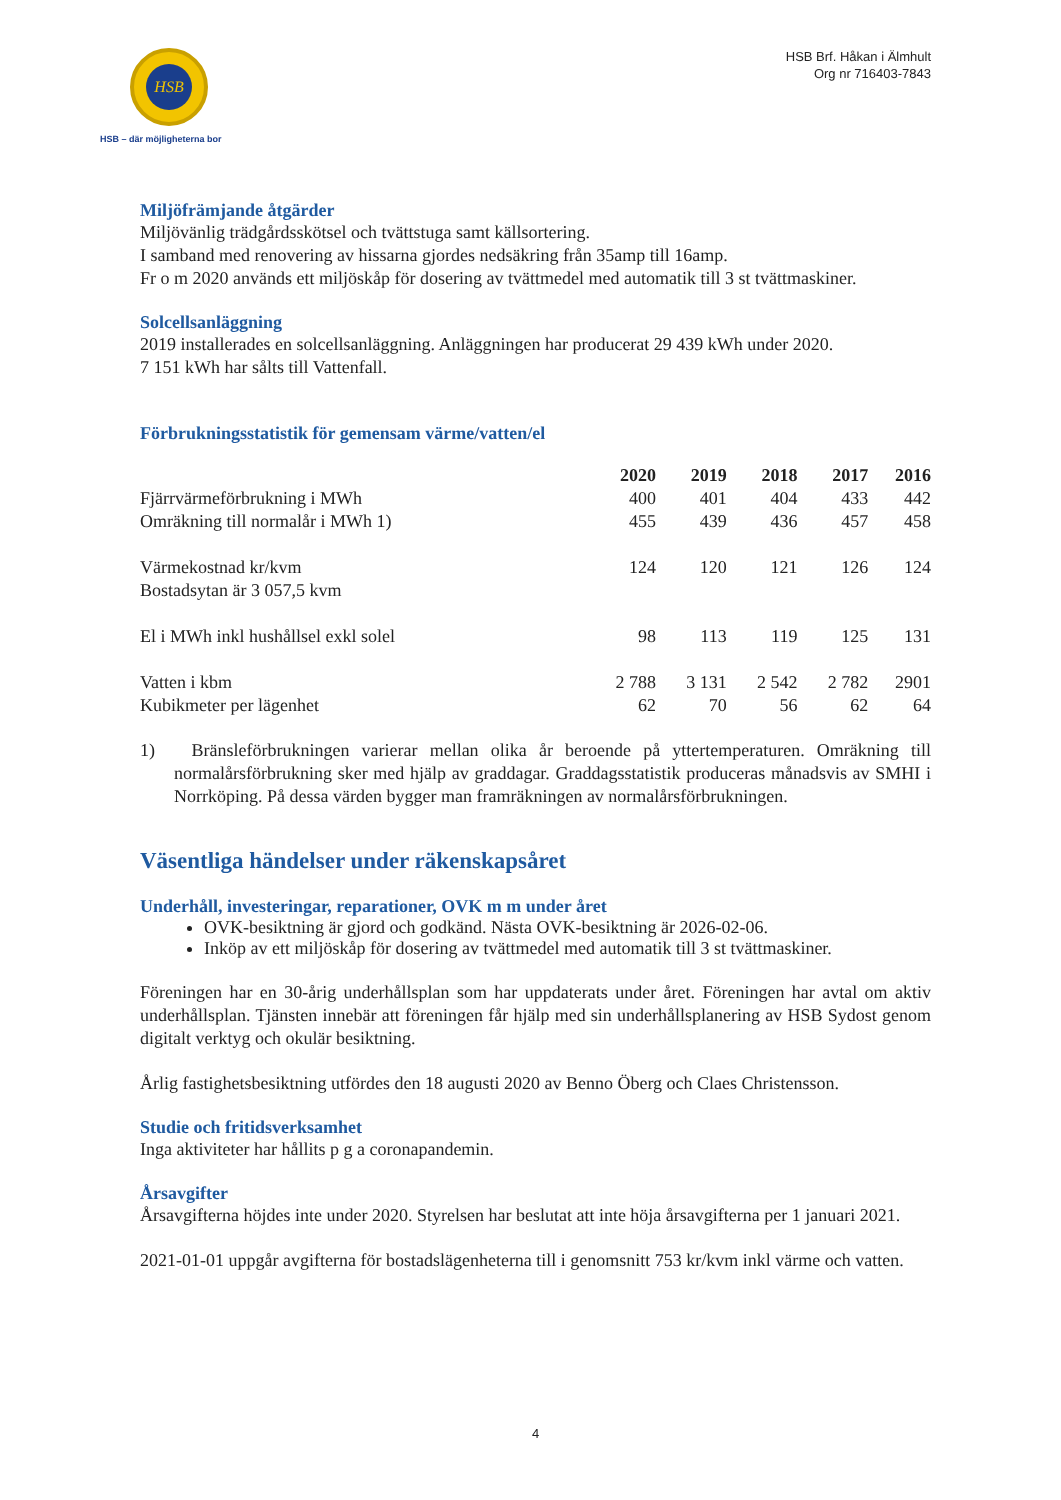HSB
HSB – där möjligheterna bor
HSB Brf. Håkan i Älmhult
Org nr 716403-7843
Miljöfrämjande åtgärder
Miljövänlig trädgårdsskötsel och tvättstuga samt källsortering.
I samband med renovering av hissarna gjordes nedsäkring från 35amp till 16amp.
Fr o m 2020 används ett miljöskåp för dosering av tvättmedel med automatik till 3 st tvättmaskiner.
Solcellsanläggning
2019 installerades en solcellsanläggning. Anläggningen har producerat 29 439 kWh under 2020.
7 151 kWh har sålts till Vattenfall.
Förbrukningsstatistik för gemensam värme/vatten/el
| | 2020 | 2019 | 2018 | 2017 | 2016 |
| --- | --- | --- | --- | --- | --- |
| Fjärrvärmeförbrukning i MWh | 400 | 401 | 404 | 433 | 442 |
| Omräkning till normalår i MWh 1) | 455 | 439 | 436 | 457 | 458 |
| Värmekostnad kr/kvm | 124 | 120 | 121 | 126 | 124 |
| Bostadsytan är 3 057,5 kvm | | | | | |
| El i MWh inkl hushållsel exkl solel | 98 | 113 | 119 | 125 | 131 |
| Vatten i kbm | 2 788 | 3 131 | 2 542 | 2 782 | 2901 |
| Kubikmeter per lägenhet | 62 | 70 | 56 | 62 | 64 |
1) Bränsleförbrukningen varierar mellan olika år beroende på yttertemperaturen. Omräkning till normalårsförbrukning sker med hjälp av graddagar. Graddagsstatistik produceras månadsvis av SMHI i Norrköping. På dessa värden bygger man framräkningen av normalårsförbrukningen.
Väsentliga händelser under räkenskapsåret
Underhåll, investeringar, reparationer, OVK m m under året
OVK-besiktning är gjord och godkänd. Nästa OVK-besiktning är 2026-02-06.
Inköp av ett miljöskåp för dosering av tvättmedel med automatik till 3 st tvättmaskiner.
Föreningen har en 30-årig underhållsplan som har uppdaterats under året. Föreningen har avtal om aktiv underhållsplan. Tjänsten innebär att föreningen får hjälp med sin underhållsplanering av HSB Sydost genom digitalt verktyg och okulär besiktning.
Årlig fastighetsbesiktning utfördes den 18 augusti 2020 av Benno Öberg och Claes Christensson.
Studie och fritidsverksamhet
Inga aktiviteter har hållits p g a coronapandemin.
Årsavgifter
Årsavgifterna höjdes inte under 2020. Styrelsen har beslutat att inte höja årsavgifterna per 1 januari 2021.
2021-01-01 uppgår avgifterna för bostadslägenheterna till i genomsnitt 753 kr/kvm inkl värme och vatten.
4